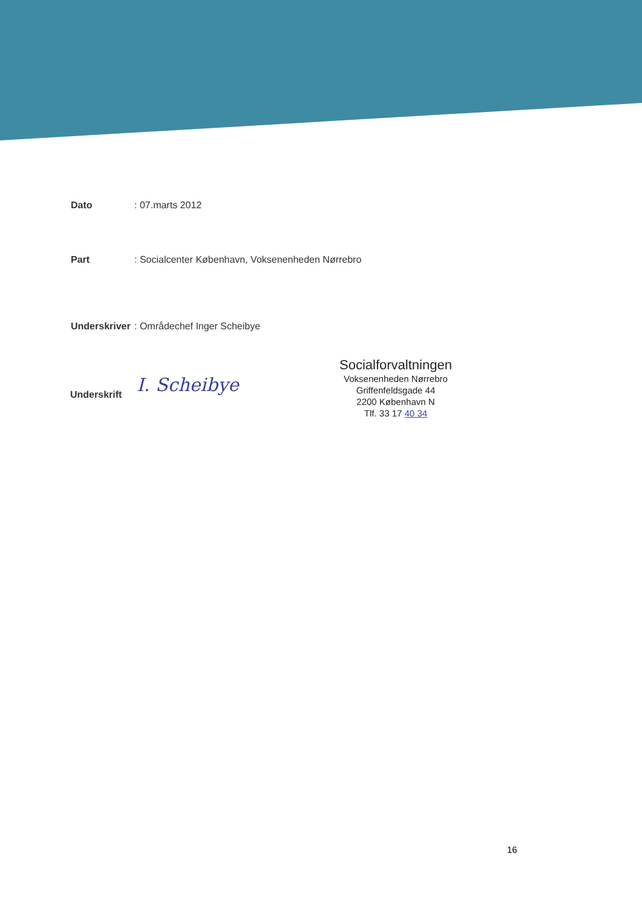Dato : 07.marts 2012
Part : Socialcenter København, Voksenenheden Nørrebro
Underskriver
: Områdechef Inger Scheibye
Underskrift
I. Scheibye
Socialforvaltningen
Voksenenheden Nørrebro
Griffenfeldsgade 44
2200 København N
Tlf. 33 17 40 34
16